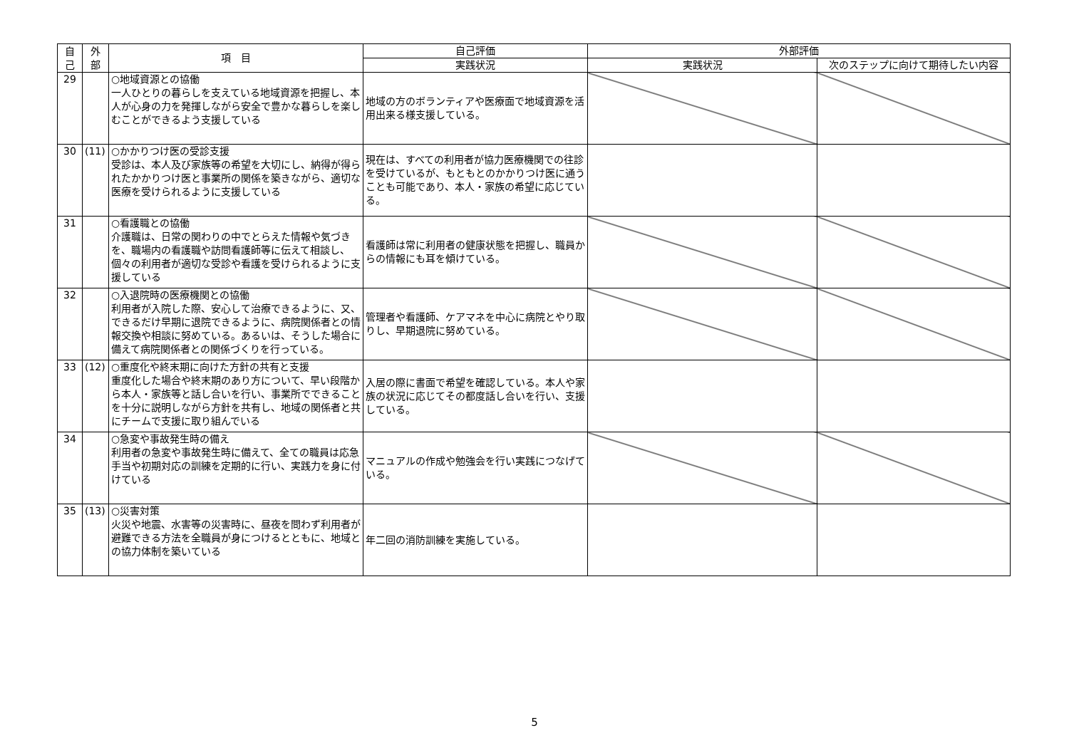| 自 己 | 外 部 | 項 目 | 自己評価 | 外部評価 | |
| --- | --- | --- | --- | --- | --- |
| | | | 実践状況 | 実践状況 | 次のステップに向けて期待したい内容 |
| 29 | | ○地域資源との協働 一人ひとりの暮らしを支えている地域資源を把握し、本人が心身の力を発揮しながら安全で豊かな暮らしを楽しむことができるよう支援している | 地域の方のボランティアや医療面で地域資源を活用出来る様支援している。 | | |
| 30 | (11) | ○かかりつけ医の受診支援 受診は、本人及び家族等の希望を大切にし、納得が得られたかかりつけ医と事業所の関係を築きながら、適切な医療を受けられるように支援している | 現在は、すべての利用者が協力医療機関での往診を受けているが、もともとのかかりつけ医に通うことも可能であり、本人・家族の希望に応じている。 | | |
| 31 | | ○看護職との協働 介護職は、日常の関わりの中でとらえた情報や気づきを、職場内の看護職や訪問看護師等に伝えて相談し、個々の利用者が適切な受診や看護を受けられるように支援している | 看護師は常に利用者の健康状態を把握し、職員からの情報にも耳を傾けている。 | | |
| 32 | | ○入退院時の医療機関との協働 利用者が入院した際、安心して治療できるように、又、できるだけ早期に退院できるように、病院関係者との情報交換や相談に努めている。あるいは、そうした場合に備えて病院関係者との関係づくりを行っている。 | 管理者や看護師、ケアマネを中心に病院とやり取りし、早期退院に努めている。 | | |
| 33 | (12) | ○重度化や終末期に向けた方針の共有と支援 重度化した場合や終末期のあり方について、早い段階から本人・家族等と話し合いを行い、事業所でできることを十分に説明しながら方針を共有し、地域の関係者と共にチームで支援に取り組んでいる | 入居の際に書面で希望を確認している。本人や家族の状況に応じてその都度話し合いを行い、支援している。 | | |
| 34 | | ○急変や事故発生時の備え 利用者の急変や事故発生時に備えて、全ての職員は応急手当や初期対応の訓練を定期的に行い、実践力を身に付けている | マニュアルの作成や勉強会を行い実践につなげている。 | | |
| 35 | (13) | ○災害対策 火災や地震、水害等の災害時に、昼夜を問わず利用者が避難できる方法を全職員が身につけるとともに、地域との協力体制を築いている | 年二回の消防訓練を実施している。 | | |
5